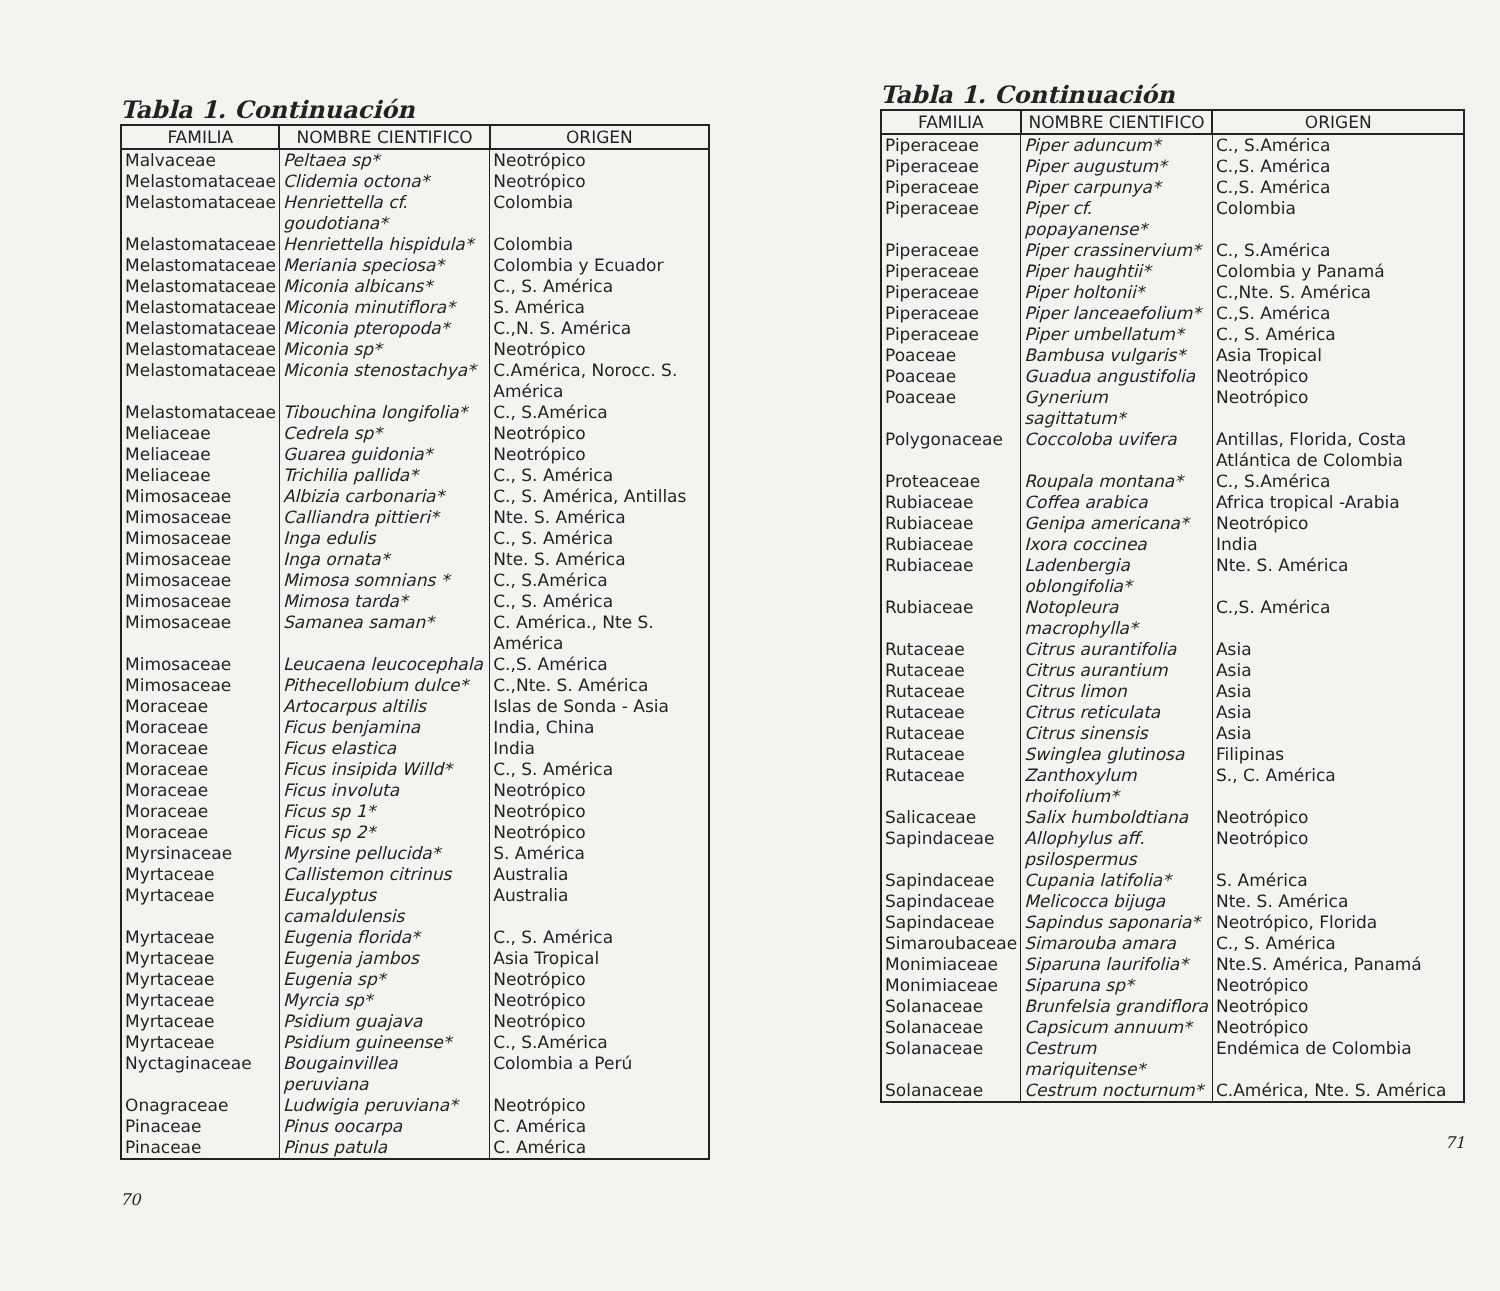Tabla 1. Continuación
| FAMILIA | NOMBRE CIENTIFICO | ORIGEN |
| --- | --- | --- |
| Malvaceae | Peltaea sp* | Neotrópico |
| Melastomataceae | Clidemia octona* | Neotrópico |
| Melastomataceae | Henriettella cf. goudotiana* | Colombia |
| Melastomataceae | Henriettella hispidula* | Colombia |
| Melastomataceae | Meriania speciosa* | Colombia y Ecuador |
| Melastomataceae | Miconia albicans* | C., S. América |
| Melastomataceae | Miconia minutiflora* | S. América |
| Melastomataceae | Miconia pteropoda* | C.,N. S. América |
| Melastomataceae | Miconia sp* | Neotrópico |
| Melastomataceae | Miconia stenostachya* | C.América, Norocc. S. América |
| Melastomataceae | Tibouchina longifolia* | C., S.América |
| Meliaceae | Cedrela sp* | Neotrópico |
| Meliaceae | Guarea guidonia* | Neotrópico |
| Meliaceae | Trichilia pallida* | C., S. América |
| Mimosaceae | Albizia carbonaria* | C., S. América, Antillas |
| Mimosaceae | Calliandra pittieri* | Nte. S. América |
| Mimosaceae | Inga edulis | C., S. América |
| Mimosaceae | Inga ornata* | Nte. S. América |
| Mimosaceae | Mimosa somnians * | C., S.América |
| Mimosaceae | Mimosa tarda* | C., S. América |
| Mimosaceae | Samanea saman* | C. América., Nte S. América |
| Mimosaceae | Leucaena leucocephala | C.,S. América |
| Mimosaceae | Pithecellobium dulce* | C.,Nte. S. América |
| Moraceae | Artocarpus altilis | Islas de Sonda - Asia |
| Moraceae | Ficus benjamina | India, China |
| Moraceae | Ficus elastica | India |
| Moraceae | Ficus insipida Willd* | C., S. América |
| Moraceae | Ficus involuta | Neotrópico |
| Moraceae | Ficus sp 1* | Neotrópico |
| Moraceae | Ficus sp 2* | Neotrópico |
| Myrsinaceae | Myrsine pellucida* | S. América |
| Myrtaceae | Callistemon citrinus | Australia |
| Myrtaceae | Eucalyptus camaldulensis | Australia |
| Myrtaceae | Eugenia florida* | C., S. América |
| Myrtaceae | Eugenia jambos | Asia Tropical |
| Myrtaceae | Eugenia sp* | Neotrópico |
| Myrtaceae | Myrcia sp* | Neotrópico |
| Myrtaceae | Psidium guajava | Neotrópico |
| Myrtaceae | Psidium guineense* | C., S.América |
| Nyctaginaceae | Bougainvillea peruviana | Colombia a Perú |
| Onagraceae | Ludwigia peruviana* | Neotrópico |
| Pinaceae | Pinus oocarpa | C. América |
| Pinaceae | Pinus patula | C. América |
70
Tabla 1. Continuación
| FAMILIA | NOMBRE CIENTIFICO | ORIGEN |
| --- | --- | --- |
| Piperaceae | Piper aduncum* | C., S.América |
| Piperaceae | Piper augustum* | C.,S. América |
| Piperaceae | Piper carpunya* | C.,S. América |
| Piperaceae | Piper cf. popayanense* | Colombia |
| Piperaceae | Piper crassinervium* | C., S.América |
| Piperaceae | Piper haughtii* | Colombia y Panamá |
| Piperaceae | Piper holtonii* | C.,Nte. S. América |
| Piperaceae | Piper lanceaefolium* | C.,S. América |
| Piperaceae | Piper umbellatum* | C., S. América |
| Poaceae | Bambusa vulgaris* | Asia Tropical |
| Poaceae | Guadua angustifolia | Neotrópico |
| Poaceae | Gynerium sagittatum* | Neotrópico |
| Polygonaceae | Coccoloba uvifera | Antillas, Florida, Costa Atlántica de Colombia |
| Proteaceae | Roupala montana* | C., S.América |
| Rubiaceae | Coffea arabica | Africa tropical -Arabia |
| Rubiaceae | Genipa americana* | Neotrópico |
| Rubiaceae | Ixora coccinea | India |
| Rubiaceae | Ladenbergia oblongifolia* | Nte. S. América |
| Rubiaceae | Notopleura macrophylla* | C.,S. América |
| Rutaceae | Citrus aurantifolia | Asia |
| Rutaceae | Citrus aurantium | Asia |
| Rutaceae | Citrus limon | Asia |
| Rutaceae | Citrus reticulata | Asia |
| Rutaceae | Citrus sinensis | Asia |
| Rutaceae | Swinglea glutinosa | Filipinas |
| Rutaceae | Zanthoxylum rhoifolium* | S., C. América |
| Salicaceae | Salix humboldtiana | Neotrópico |
| Sapindaceae | Allophylus aff. psilospermus | Neotrópico |
| Sapindaceae | Cupania latifolia* | S. América |
| Sapindaceae | Melicocca bijuga | Nte. S. América |
| Sapindaceae | Sapindus saponaria* | Neotrópico, Florida |
| Simaroubaceae | Simarouba amara | C., S. América |
| Monimiaceae | Siparuna laurifolia* | Nte.S. América, Panamá |
| Monimiaceae | Siparuna sp* | Neotrópico |
| Solanaceae | Brunfelsia grandiflora | Neotrópico |
| Solanaceae | Capsicum annuum* | Neotrópico |
| Solanaceae | Cestrum mariquitense* | Endémica de Colombia |
| Solanaceae | Cestrum nocturnum* | C.América, Nte. S. América |
71